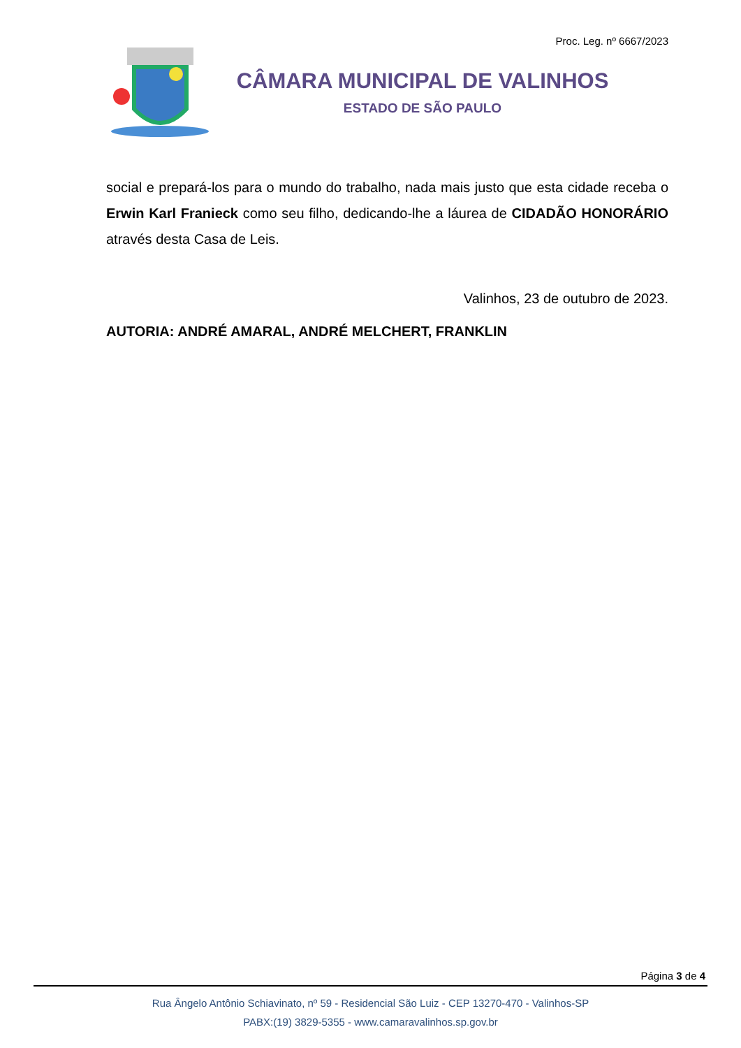Proc. Leg. nº 6667/2023
CÂMARA MUNICIPAL DE VALINHOS
ESTADO DE SÃO PAULO
social e prepará-los para o mundo do trabalho, nada mais justo que esta cidade receba o Erwin Karl Franieck como seu filho, dedicando-lhe a láurea de CIDADÃO HONORÁRIO através desta Casa de Leis.
Valinhos, 23 de outubro de 2023.
AUTORIA: ANDRÉ AMARAL, ANDRÉ MELCHERT, FRANKLIN
Página 3 de 4
Rua Ângelo Antônio Schiavinato, nº 59 - Residencial São Luiz - CEP 13270-470 - Valinhos-SP
PABX:(19) 3829-5355 - www.camaravalinhos.sp.gov.br